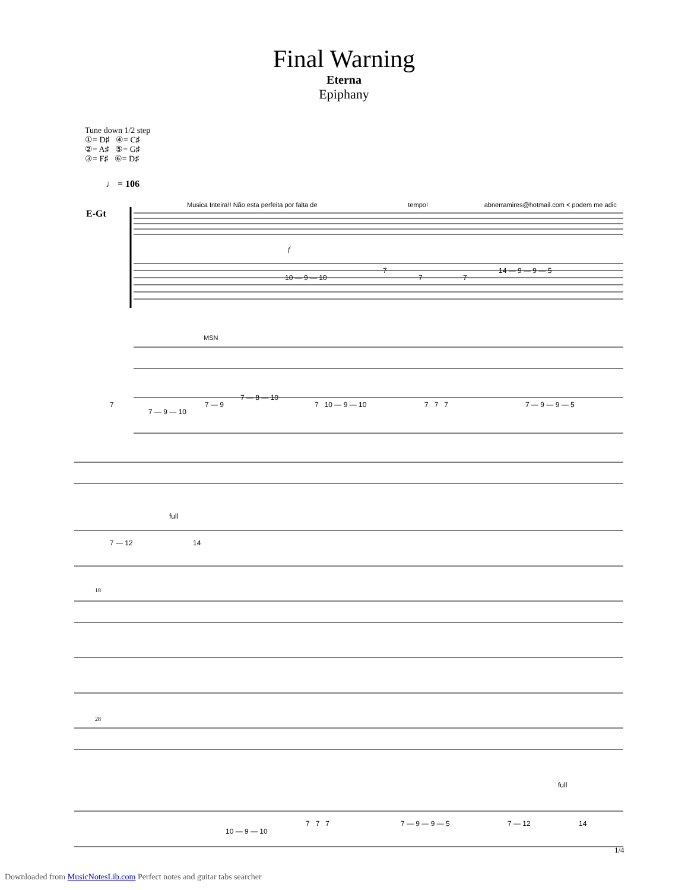Final Warning
Eterna
Epiphany
Tune down 1/2 step
①= D♯ ④= C♯
②= A♯ ⑤= G♯
③= F♯ ⑥= D♯
♩ = 106
Musica Inteira!! Não esta perfeita por falta de tempo! abnerramires@hotmail.com < podem me adic
E-Gt
10 — 9 — 10
7
7
7
14 — 9 — 9 — 5
f
MSN
7
7 — 9 — 10
7 — 9
7 — 8 — 10
7 10 — 9 — 10
7 7 7
7 — 9 — 9 — 5
full
7 — 12
14
18
28
10 — 9 — 10
7 7 7
7 — 9 — 9 — 5
7 — 12
14
full
1/4
Downloaded from MusicNotesLib.com Perfect notes and guitar tabs searcher